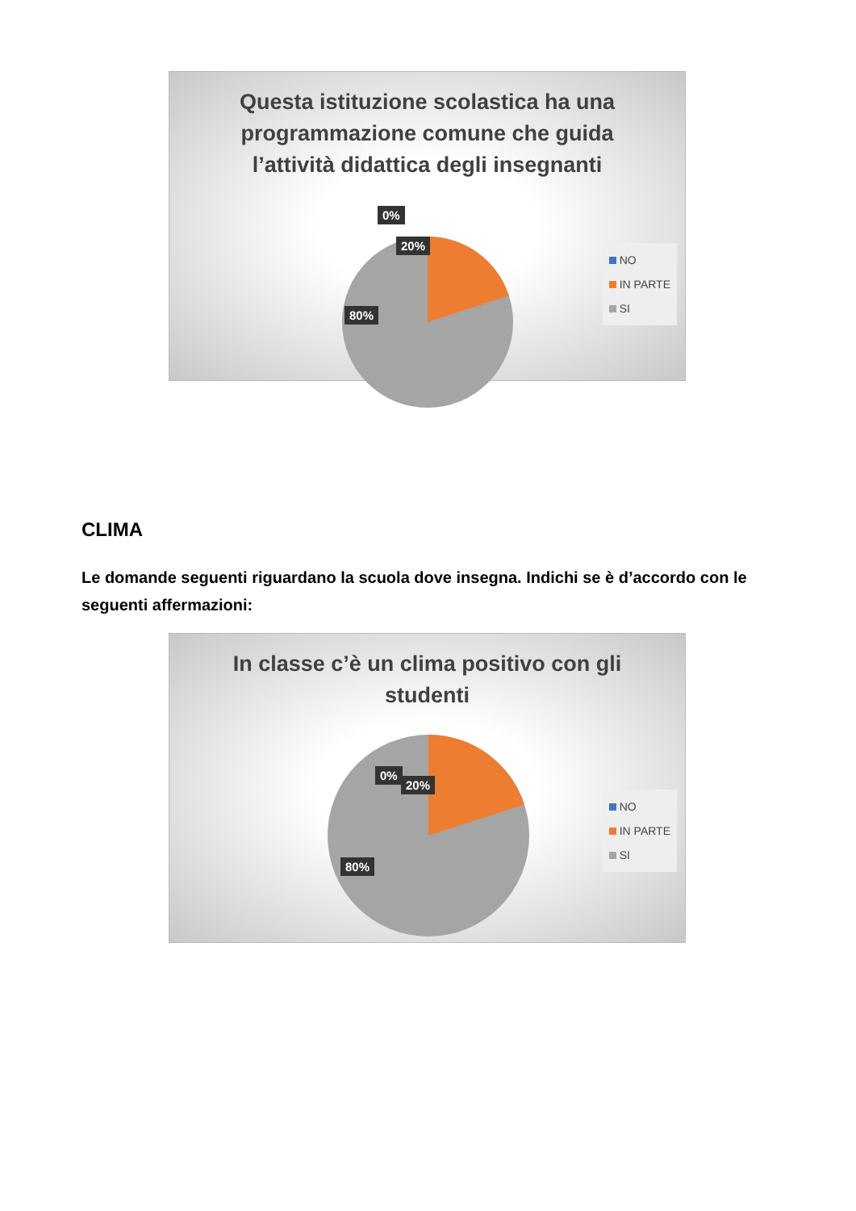Questa istituzione scolastica ha una programmazione comune che guida l’attività didattica degli insegnanti
0%
20%
80%
NO
IN PARTE
SI
CLIMA
Le domande seguenti riguardano la scuola dove insegna. Indichi se è d’accordo con le seguenti affermazioni:
In classe c’è un clima positivo con gli studenti
0%
20%
80%
NO
IN PARTE
SI